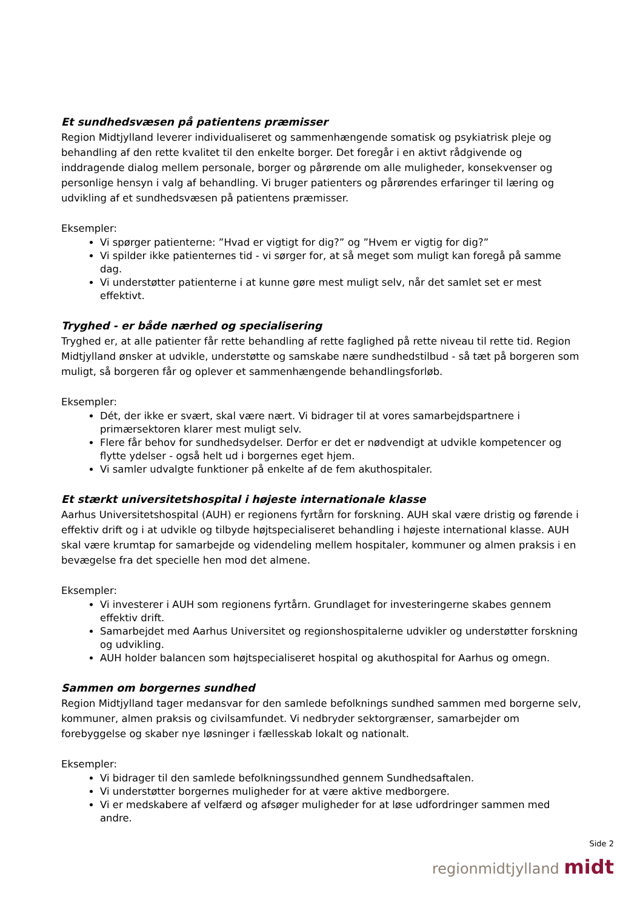Et sundhedsvæsen på patientens præmisser
Region Midtjylland leverer individualiseret og sammenhængende somatisk og psykiatrisk pleje og behandling af den rette kvalitet til den enkelte borger. Det foregår i en aktivt rådgivende og inddragende dialog mellem personale, borger og pårørende om alle muligheder, konsekvenser og personlige hensyn i valg af behandling. Vi bruger patienters og pårørendes erfaringer til læring og udvikling af et sundhedsvæsen på patientens præmisser.
Eksempler:
Vi spørger patienterne: ”Hvad er vigtigt for dig?” og ”Hvem er vigtig for dig?”
Vi spilder ikke patienternes tid - vi sørger for, at så meget som muligt kan foregå på samme dag.
Vi understøtter patienterne i at kunne gøre mest muligt selv, når det samlet set er mest effektivt.
Tryghed - er både nærhed og specialisering
Tryghed er, at alle patienter får rette behandling af rette faglighed på rette niveau til rette tid. Region Midtjylland ønsker at udvikle, understøtte og samskabe nære sundhedstilbud - så tæt på borgeren som muligt, så borgeren får og oplever et sammenhængende behandlingsforløb.
Eksempler:
Dét, der ikke er svært, skal være nært. Vi bidrager til at vores samarbejdspartnere i primærsektoren klarer mest muligt selv.
Flere får behov for sundhedsydelser. Derfor er det er nødvendigt at udvikle kompetencer og flytte ydelser - også helt ud i borgernes eget hjem.
Vi samler udvalgte funktioner på enkelte af de fem akuthospitaler.
Et stærkt universitetshospital i højeste internationale klasse
Aarhus Universitetshospital (AUH) er regionens fyrtårn for forskning. AUH skal være dristig og førende i effektiv drift og i at udvikle og tilbyde højtspecialiseret behandling i højeste international klasse. AUH skal være krumtap for samarbejde og videndeling mellem hospitaler, kommuner og almen praksis i en bevægelse fra det specielle hen mod det almene.
Eksempler:
Vi investerer i AUH som regionens fyrtårn. Grundlaget for investeringerne skabes gennem effektiv drift.
Samarbejdet med Aarhus Universitet og regionshospitalerne udvikler og understøtter forskning og udvikling.
AUH holder balancen som højtspecialiseret hospital og akuthospital for Aarhus og omegn.
Sammen om borgernes sundhed
Region Midtjylland tager medansvar for den samlede befolknings sundhed sammen med borgerne selv, kommuner, almen praksis og civilsamfundet. Vi nedbryder sektorgrænser, samarbejder om forebyggelse og skaber nye løsninger i fællesskab lokalt og nationalt.
Eksempler:
Vi bidrager til den samlede befolkningssundhed gennem Sundhedsaftalen.
Vi understøtter borgernes muligheder for at være aktive medborgere.
Vi er medskabere af velfærd og afsøger muligheder for at løse udfordringer sammen med andre.
Side 2
regionmidtjylland midt